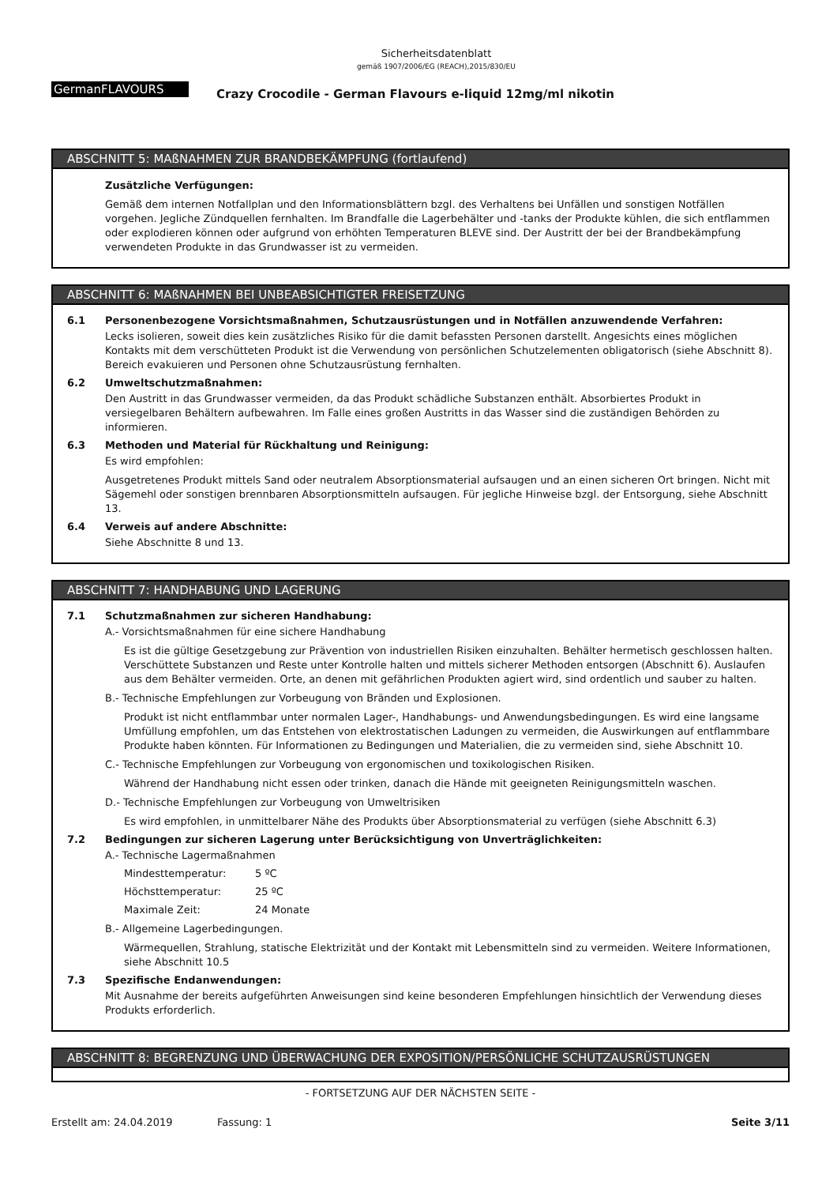Sicherheitsdatenblatt
gemäß 1907/2006/EG (REACH),2015/830/EU
GermanFLAVOURS
Crazy Crocodile - German Flavours e-liquid 12mg/ml nikotin
ABSCHNITT 5: MAßNAHMEN ZUR BRANDBEKÄMPFUNG (fortlaufend)
Zusätzliche Verfügungen:
Gemäß dem internen Notfallplan und den Informationsblättern bzgl. des Verhaltens bei Unfällen und sonstigen Notfällen vorgehen. Jegliche Zündquellen fernhalten. Im Brandfalle die Lagerbehälter und -tanks der Produkte kühlen, die sich entflammen oder explodieren können oder aufgrund von erhöhten Temperaturen BLEVE sind. Der Austritt der bei der Brandbekämpfung verwendeten Produkte in das Grundwasser ist zu vermeiden.
ABSCHNITT 6: MAßNAHMEN BEI UNBEABSICHTIGTER FREISETZUNG
6.1 Personenbezogene Vorsichtsmaßnahmen, Schutzausrüstungen und in Notfällen anzuwendende Verfahren:
Lecks isolieren, soweit dies kein zusätzliches Risiko für die damit befassten Personen darstellt. Angesichts eines möglichen Kontakts mit dem verschütteten Produkt ist die Verwendung von persönlichen Schutzelementen obligatorisch (siehe Abschnitt 8). Bereich evakuieren und Personen ohne Schutzausrüstung fernhalten.
6.2 Umweltschutzmaßnahmen:
Den Austritt in das Grundwasser vermeiden, da das Produkt schädliche Substanzen enthält. Absorbiertes Produkt in versiegelbaren Behältern aufbewahren. Im Falle eines großen Austritts in das Wasser sind die zuständigen Behörden zu informieren.
6.3 Methoden und Material für Rückhaltung und Reinigung:
Es wird empfohlen:
Ausgetretenes Produkt mittels Sand oder neutralem Absorptionsmaterial aufsaugen und an einen sicheren Ort bringen. Nicht mit Sägemehl oder sonstigen brennbaren Absorptionsmitteln aufsaugen. Für jegliche Hinweise bzgl. der Entsorgung, siehe Abschnitt 13.
6.4 Verweis auf andere Abschnitte:
Siehe Abschnitte 8 und 13.
ABSCHNITT 7: HANDHABUNG UND LAGERUNG
7.1 Schutzmaßnahmen zur sicheren Handhabung:
A.- Vorsichtsmaßnahmen für eine sichere Handhabung
Es ist die gültige Gesetzgebung zur Prävention von industriellen Risiken einzuhalten. Behälter hermetisch geschlossen halten. Verschüttete Substanzen und Reste unter Kontrolle halten und mittels sicherer Methoden entsorgen (Abschnitt 6). Auslaufen aus dem Behälter vermeiden. Orte, an denen mit gefährlichen Produkten agiert wird, sind ordentlich und sauber zu halten.
B.- Technische Empfehlungen zur Vorbeugung von Bränden und Explosionen.
Produkt ist nicht entflammbar unter normalen Lager-, Handhabungs- und Anwendungsbedingungen. Es wird eine langsame Umfüllung empfohlen, um das Entstehen von elektrostatischen Ladungen zu vermeiden, die Auswirkungen auf entflammbare Produkte haben könnten. Für Informationen zu Bedingungen und Materialien, die zu vermeiden sind, siehe Abschnitt 10.
C.- Technische Empfehlungen zur Vorbeugung von ergonomischen und toxikologischen Risiken.
Während der Handhabung nicht essen oder trinken, danach die Hände mit geeigneten Reinigungsmitteln waschen.
D.- Technische Empfehlungen zur Vorbeugung von Umweltrisiken
Es wird empfohlen, in unmittelbarer Nähe des Produkts über Absorptionsmaterial zu verfügen (siehe Abschnitt 6.3)
7.2 Bedingungen zur sicheren Lagerung unter Berücksichtigung von Unverträglichkeiten:
A.- Technische Lagermaßnahmen
Mindesttemperatur: 5 ºC
Höchsttemperatur: 25 ºC
Maximale Zeit: 24 Monate
B.- Allgemeine Lagerbedingungen.
Wärmequellen, Strahlung, statische Elektrizität und der Kontakt mit Lebensmitteln sind zu vermeiden. Weitere Informationen, siehe Abschnitt 10.5
7.3 Spezifische Endanwendungen:
Mit Ausnahme der bereits aufgeführten Anweisungen sind keine besonderen Empfehlungen hinsichtlich der Verwendung dieses Produkts erforderlich.
ABSCHNITT 8: BEGRENZUNG UND ÜBERWACHUNG DER EXPOSITION/PERSÖNLICHE SCHUTZAUSRÜSTUNGEN
- FORTSETZUNG AUF DER NÄCHSTEN SEITE -
Erstellt am: 24.04.2019 Fassung: 1 Seite 3/11